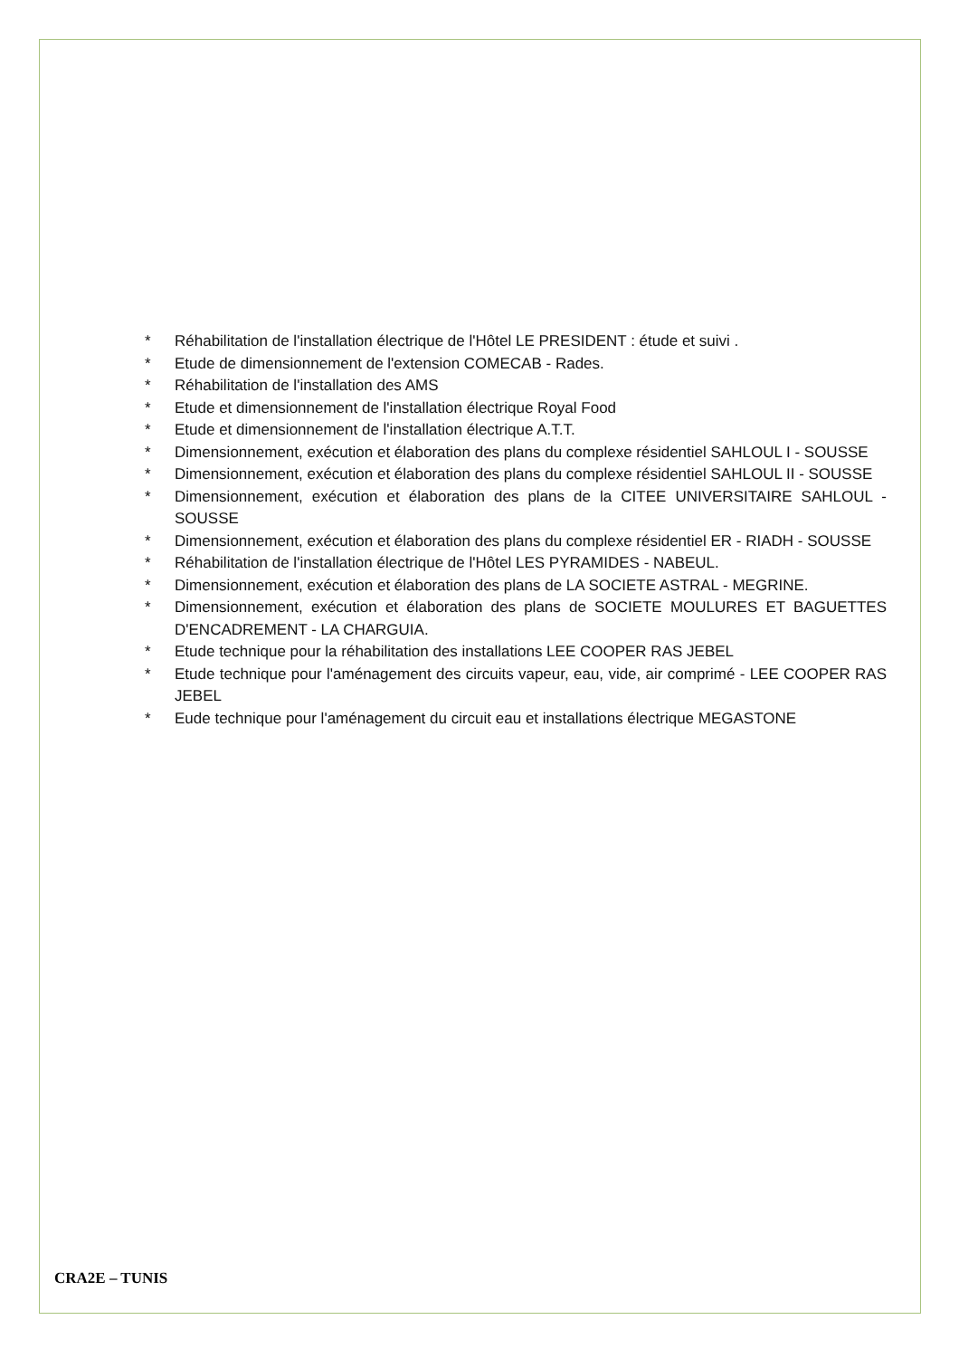* Réhabilitation de l'installation électrique de l'Hôtel LE PRESIDENT : étude et suivi .
* Etude de dimensionnement de l'extension COMECAB - Rades.
* Réhabilitation de l'installation des AMS
* Etude et dimensionnement de l'installation électrique Royal Food
* Etude et dimensionnement de l'installation électrique A.T.T.
* Dimensionnement, exécution et élaboration des plans du complexe résidentiel SAHLOUL I - SOUSSE
* Dimensionnement, exécution et élaboration des plans du complexe résidentiel SAHLOUL II - SOUSSE
* Dimensionnement, exécution et élaboration des plans de la CITEE UNIVERSITAIRE SAHLOUL - SOUSSE
* Dimensionnement, exécution et élaboration des plans du complexe résidentiel ER - RIADH - SOUSSE
* Réhabilitation de l'installation électrique de l'Hôtel LES PYRAMIDES - NABEUL.
* Dimensionnement, exécution et élaboration des plans de LA SOCIETE ASTRAL - MEGRINE.
* Dimensionnement, exécution et élaboration des plans de SOCIETE MOULURES ET BAGUETTES D'ENCADREMENT - LA CHARGUIA.
* Etude technique pour la réhabilitation des installations LEE COOPER RAS JEBEL
* Etude technique pour l'aménagement des circuits vapeur, eau, vide, air comprimé - LEE COOPER RAS JEBEL
* Eude technique pour l'aménagement du circuit eau et installations électrique MEGASTONE
CRA2E – TUNIS